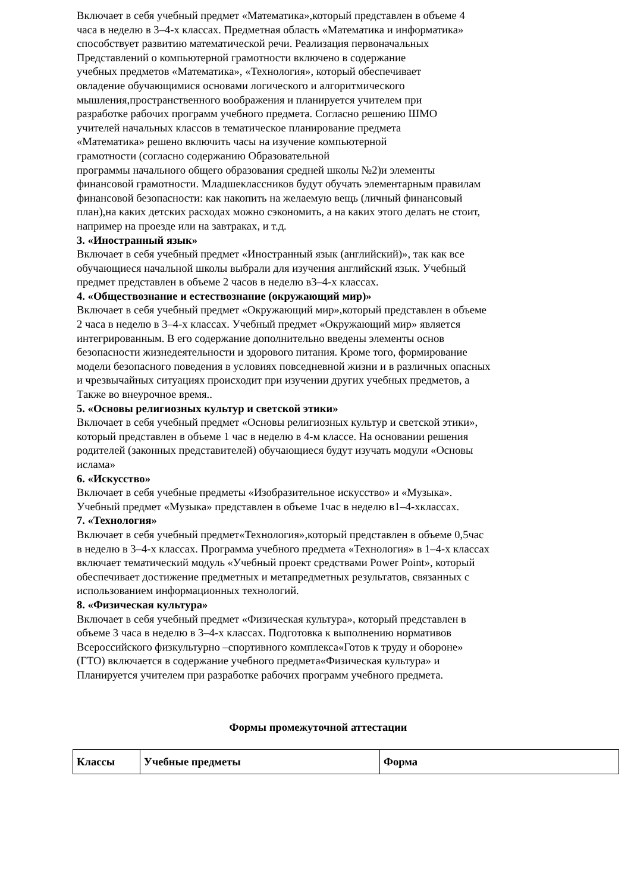Включает в себя учебный предмет «Математика»,который представлен в объеме 4
часа в неделю в 3–4-х классах. Предметная область «Математика и информатика»
способствует развитию математической речи. Реализация первоначальных
Представлений о компьютерной грамотности включено в содержание
учебных предметов «Математика», «Технология», который обеспечивает
овладение обучающимися основами логического и алгоритмического
мышления,пространственного воображения и планируется учителем при
разработке рабочих программ учебного предмета. Согласно решению ШМО
учителей начальных классов в тематическое планирование предмета
«Математика» решено включить часы на изучение компьютерной
грамотности (согласно содержанию Образовательной
программы начального общего образования средней школы №2)и элементы
финансовой грамотности. Младшеклассников будут обучать элементарным правилам
финансовой безопасности: как накопить на желаемую вещь (личный финансовый
план),на каких детских расходах можно сэкономить, а на каких этого делать не стоит,
например на проезде или на завтраках, и т.д.
3. «Иностранный язык»
Включает в себя учебный предмет «Иностранный язык (английский)», так как все
обучающиеся начальной школы выбрали для изучения английский язык. Учебный
предмет представлен в объеме 2 часов в неделю в3–4-х классах.
4. «Обществознание и естествознание (окружающий мир)»
Включает в себя учебный предмет «Окружающий мир»,который представлен в объеме
2 часа в неделю в 3–4-х классах. Учебный предмет «Окружающий мир» является
интегрированным. В его содержание дополнительно введены элементы основ
безопасности жизнедеятельности и здорового питания. Кроме того, формирование
модели безопасного поведения в условиях повседневной жизни и в различных опасных
и чрезвычайных ситуациях происходит при изучении других учебных предметов, а
Также во внеурочное время..
5. «Основы религиозных культур и светской этики»
Включает в себя учебный предмет «Основы религиозных культур и светской этики»,
который представлен в объеме 1 час в неделю в 4-м классе. На основании решения
родителей (законных представителей) обучающиеся будут изучать модули «Основы
ислама»
6. «Искусство»
Включает в себя учебные предметы «Изобразительное искусство» и «Музыка».
Учебный предмет «Музыка» представлен в объеме 1час в неделю в1–4-хклассах.
7. «Технология»
Включает в себя учебный предмет«Технология»,который представлен в объеме 0,5час
в неделю в 3–4-х классах. Программа учебного предмета «Технология» в 1–4-х классах
включает тематический модуль «Учебный проект средствами Power Point», который
обеспечивает достижение предметных и метапредметных результатов, связанных с
использованием информационных технологий.
8. «Физическая культура»
Включает в себя учебный предмет «Физическая культура», который представлен в
объеме 3 часа в неделю в 3–4-х классах. Подготовка к выполнению нормативов
Всероссийского физкультурно –спортивного комплекса«Готов к труду и обороне»
(ГТО) включается в содержание учебного предмета«Физическая культура» и
Планируется учителем при разработке рабочих программ учебного предмета.
Формы промежуточной аттестации
| Классы | Учебные предметы | Форма |
| --- | --- | --- |